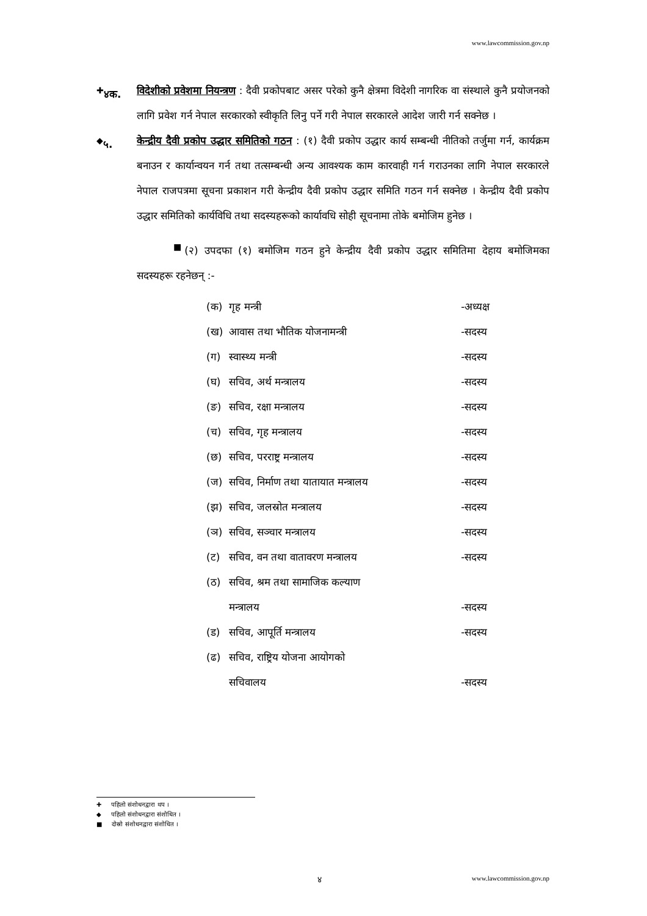www.lawcommission.gov.np
<sup>✚</sup>४क. विदेशीको प्रवेशमा नियन्त्रण : दैवी प्रकोपबाट असर परेको कुनै क्षेत्रमा विदेशी नागरिक वा संस्थाले कुनै प्रयोजनको लागि प्रवेश गर्न नेपाल सरकारको स्वीकृति लिनु पर्ने गरी नेपाल सरकारले आदेश जारी गर्न सक्नेछ ।
<sup>◆</sup>५. केन्द्रीय दैवी प्रकोप उद्धार समितिको गठन : (१) दैवी प्रकोप उद्धार कार्य सम्बन्धी नीतिको तर्जुमा गर्न, कार्यक्रम बनाउन र कार्यान्वयन गर्न तथा तत्सम्बन्धी अन्य आवश्यक काम कारवाही गर्न गराउनका लागि नेपाल सरकारले नेपाल राजपत्रमा सूचना प्रकाशन गरी केन्द्रीय दैवी प्रकोप उद्धार समिति गठन गर्न सक्नेछ । केन्द्रीय दैवी प्रकोप उद्धार समितिको कार्यविधि तथा सदस्यहरूको कार्यावधि सोही सूचनामा तोके बमोजिम हुनेछ ।
<sup>■</sup>(२) उपदफा (१) बमोजिम गठन हुने केन्द्रीय दैवी प्रकोप उद्धार समितिमा देहाय बमोजिमका सदस्यहरू रहनेछन् :-
| (क) | गृह मन्त्री | -अध्यक्ष |
| (ख) | आवास तथा भौतिक योजनामन्त्री | -सदस्य |
| (ग) | स्वास्थ्य मन्त्री | -सदस्य |
| (घ) | सचिव, अर्थ मन्त्रालय | -सदस्य |
| (ङ) | सचिव, रक्षा मन्त्रालय | -सदस्य |
| (च) | सचिव, गृह मन्त्रालय | -सदस्य |
| (छ) | सचिव, परराष्ट्र मन्त्रालय | -सदस्य |
| (ज) | सचिव, निर्माण तथा यातायात मन्त्रालय | -सदस्य |
| (झ) | सचिव, जलस्रोत मन्त्रालय | -सदस्य |
| (ञ) | सचिव, सञ्चार मन्त्रालय | -सदस्य |
| (ट) | सचिव, वन तथा वातावरण मन्त्रालय | -सदस्य |
| (ठ) | सचिव, श्रम तथा सामाजिक कल्याण मन्त्रालय | -सदस्य |
| (ड) | सचिव, आपूर्ति मन्त्रालय | -सदस्य |
| (ढ) | सचिव, राष्ट्रिय योजना आयोगको सचिवालय | -सदस्य |
✚ पहिलो संशोधनद्वारा थप ।
◆ पहिलो संशोधनद्वारा संशोधित ।
■ दोस्रो संशोधनद्वारा संशोधित ।
४ www.lawcommission.gov.np